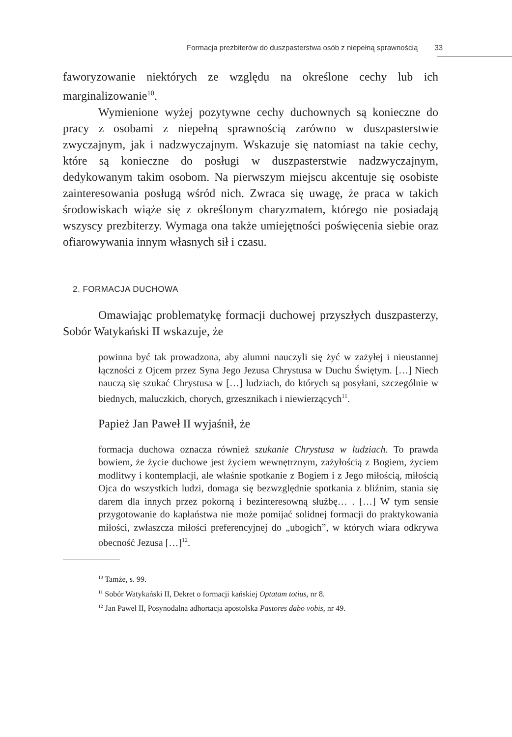Formacja prezbiterów do duszpasterstwa osób z niepełną sprawnością 33
faworyzowanie niektórych ze względu na określone cechy lub ich marginalizowanie<sup>10</sup>.
Wymienione wyżej pozytywne cechy duchownych są konieczne do pracy z osobami z niepełną sprawnością zarówno w duszpasterstwie zwyczajnym, jak i nadzwyczajnym. Wskazuje się natomiast na takie cechy, które są konieczne do posługi w duszpasterstwie nadzwyczajnym, dedykowanym takim osobom. Na pierwszym miejscu akcentuje się osobiste zainteresowania posługą wśród nich. Zwraca się uwagę, że praca w takich środowiskach wiąże się z określonym charyzmatem, którego nie posiadają wszyscy prezbiterzy. Wymaga ona także umiejętności poświęcenia siebie oraz ofiarowywania innym własnych sił i czasu.
2. FORMACJA DUCHOWA
Omawiając problematykę formacji duchowej przyszłych duszpasterzy, Sobór Watykański II wskazuje, że
powinna być tak prowadzona, aby alumni nauczyli się żyć w zażyłej i nieustannej łączności z Ojcem przez Syna Jego Jezusa Chrystusa w Duchu Świętym. […] Niech nauczą się szukać Chrystusa w […] ludziach, do których są posyłani, szczególnie w biednych, maluczkich, chorych, grzesznikach i niewierzących<sup>11</sup>.
Papież Jan Paweł II wyjaśnił, że
formacja duchowa oznacza również szukanie Chrystusa w ludziach. To prawda bowiem, że życie duchowe jest życiem wewnętrznym, zażyłością z Bogiem, życiem modlitwy i kontemplacji, ale właśnie spotkanie z Bogiem i z Jego miłością, miłością Ojca do wszystkich ludzi, domaga się bezwzględnie spotkania z bliźnim, stania się darem dla innych przez pokorną i bezinteresowną służbę… . […] W tym sensie przygotowanie do kapłaństwa nie może pomijać solidnej formacji do praktykowania miłości, zwłaszcza miłości preferencyjnej do „ubogich”, w których wiara odkrywa obecność Jezusa […]<sup>12</sup>.
<sup>10</sup> Tamże, s. 99.
<sup>11</sup> Sobór Watykański II, Dekret o formacji kańskiej Optatam totius, nr 8.
<sup>12</sup> Jan Paweł II, Posynodalna adhortacja apostolska Pastores dabo vobis, nr 49.